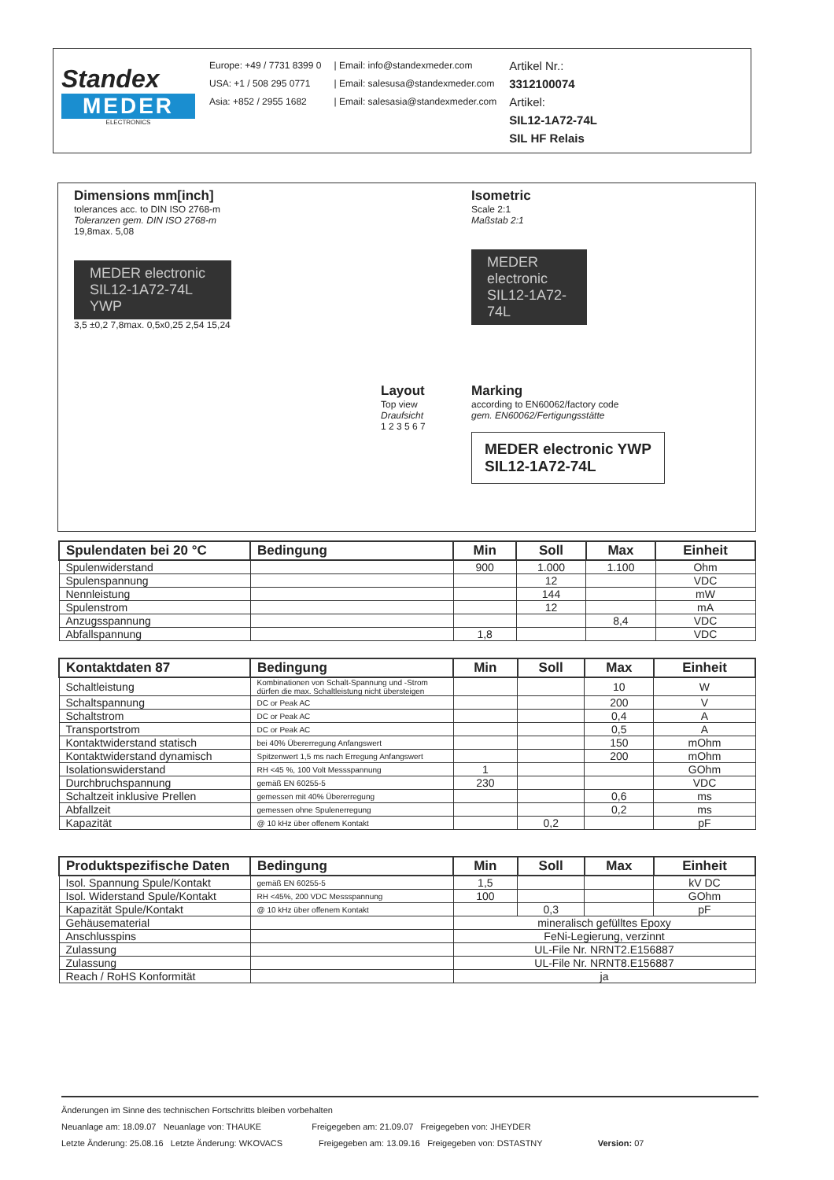Standex
MEDER
ELECTRONICS
Europe: +49 / 7731 8399 0
USA: +1 / 508 295 0771
Asia: +852 / 2955 1682
| Email: info@standexmeder.com
| Email: salesusa@standexmeder.com
| Email: salesasia@standexmeder.com
Artikel Nr.:
3312100074
Artikel:
SIL12-1A72-74L
SIL HF Relais
Dimensions mm[inch]
tolerances acc. to DIN ISO 2768-m
Toleranzen gem. DIN ISO 2768-m
19,8max. 5,08
MEDER electronic
SIL12-1A72-74L YWP
3,5 ±0,2 7,8max. 0,5x0,25 2,54 15,24
Isometric
Scale 2:1
Maßstab 2:1
MEDER electronic SIL12-1A72-74L
Layout
Top view
Draufsicht
1 2 3 5 6 7
Marking
according to EN60062/factory code
gem. EN60062/Fertigungsstätte
MEDER electronic YWP
SIL12-1A72-74L
| Spulendaten bei 20 °C | Bedingung | Min | Soll | Max | Einheit |
| --- | --- | --- | --- | --- | --- |
| Spulenwiderstand | | 900 | 1.000 | 1.100 | Ohm |
| Spulenspannung | | | 12 | | VDC |
| Nennleistung | | | 144 | | mW |
| Spulenstrom | | | 12 | | mA |
| Anzugsspannung | | | | 8,4 | VDC |
| Abfallspannung | | 1,8 | | | VDC |
| Kontaktdaten 87 | Bedingung | Min | Soll | Max | Einheit |
| --- | --- | --- | --- | --- | --- |
| Schaltleistung | Kombinationen von Schalt-Spannung und -Strom dürfen die max. Schaltleistung nicht übersteigen | | | 10 | W |
| Schaltspannung | DC or Peak AC | | | 200 | V |
| Schaltstrom | DC or Peak AC | | | 0,4 | A |
| Transportstrom | DC or Peak AC | | | 0,5 | A |
| Kontaktwiderstand statisch | bei 40% Übererregung Anfangswert | | | 150 | mOhm |
| Kontaktwiderstand dynamisch | Spitzenwert 1,5 ms nach Erregung Anfangswert | | | 200 | mOhm |
| Isolationswiderstand | RH <45 %, 100 Volt Messspannung | 1 | | | GOhm |
| Durchbruchspannung | gemäß EN 60255-5 | 230 | | | VDC |
| Schaltzeit inklusive Prellen | gemessen mit 40% Übererregung | | | 0,6 | ms |
| Abfallzeit | gemessen ohne Spulenerregung | | | 0,2 | ms |
| Kapazität | @ 10 kHz über offenem Kontakt | | 0,2 | | pF |
| Produktspezifische Daten | Bedingung | Min | Soll | Max | Einheit |
| --- | --- | --- | --- | --- | --- |
| Isol. Spannung Spule/Kontakt | gemäß EN 60255-5 | 1,5 | | | kV DC |
| Isol. Widerstand Spule/Kontakt | RH <45%, 200 VDC Messspannung | 100 | | | GOhm |
| Kapazität Spule/Kontakt | @ 10 kHz über offenem Kontakt | | 0,3 | | pF |
| Gehäusematerial | | mineralisch gefülltes Epoxy | | | |
| Anschlusspins | | FeNi-Legierung, verzinnt | | | |
| Zulassung | | UL-File Nr. NRNT2.E156887 | | | |
| Zulassung | | UL-File Nr. NRNT8.E156887 | | | |
| Reach / RoHS Konformität | | ja | | | |
Änderungen im Sinne des technischen Fortschritts bleiben vorbehalten
Neuanlage am: 18.09.07 Neuanlage von: THAUKE Freigegeben am: 21.09.07 Freigegeben von: JHEYDER
Letzte Änderung: 25.08.16 Letzte Änderung: WKOVACS Freigegeben am: 13.09.16 Freigegeben von: DSTASTNY Version: 07